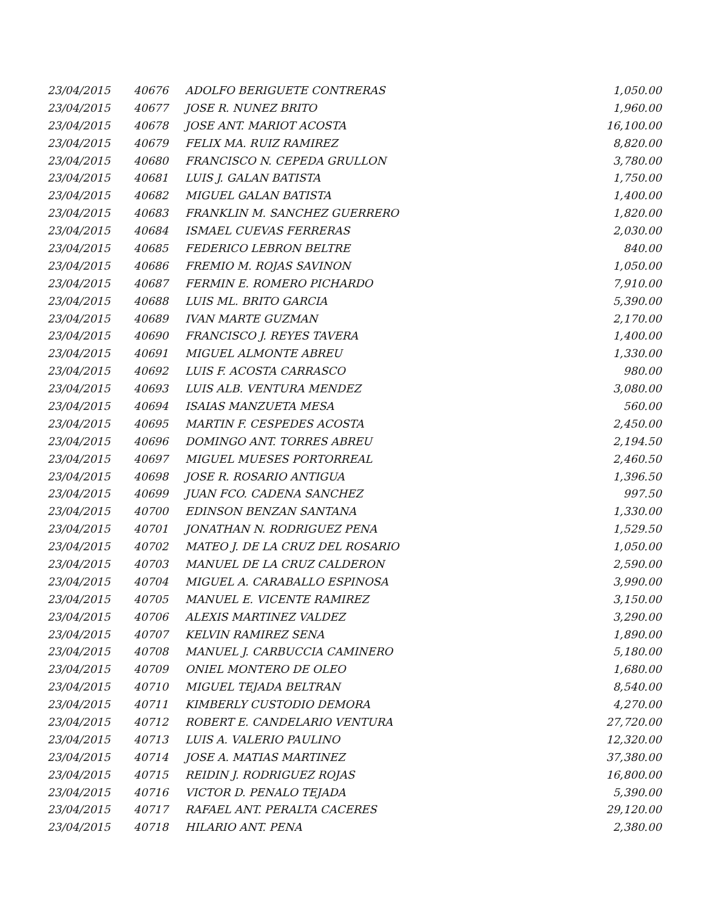| 23/04/2015 | 40676 | ADOLFO BERIGUETE CONTRERAS | 1,050.00 |
| 23/04/2015 | 40677 | JOSE R. NUNEZ BRITO | 1,960.00 |
| 23/04/2015 | 40678 | JOSE ANT. MARIOT ACOSTA | 16,100.00 |
| 23/04/2015 | 40679 | FELIX MA. RUIZ RAMIREZ | 8,820.00 |
| 23/04/2015 | 40680 | FRANCISCO N. CEPEDA GRULLON | 3,780.00 |
| 23/04/2015 | 40681 | LUIS J. GALAN BATISTA | 1,750.00 |
| 23/04/2015 | 40682 | MIGUEL GALAN BATISTA | 1,400.00 |
| 23/04/2015 | 40683 | FRANKLIN M. SANCHEZ GUERRERO | 1,820.00 |
| 23/04/2015 | 40684 | ISMAEL CUEVAS FERRERAS | 2,030.00 |
| 23/04/2015 | 40685 | FEDERICO LEBRON BELTRE | 840.00 |
| 23/04/2015 | 40686 | FREMIO M. ROJAS SAVINON | 1,050.00 |
| 23/04/2015 | 40687 | FERMIN E. ROMERO PICHARDO | 7,910.00 |
| 23/04/2015 | 40688 | LUIS ML. BRITO GARCIA | 5,390.00 |
| 23/04/2015 | 40689 | IVAN MARTE GUZMAN | 2,170.00 |
| 23/04/2015 | 40690 | FRANCISCO J. REYES TAVERA | 1,400.00 |
| 23/04/2015 | 40691 | MIGUEL ALMONTE ABREU | 1,330.00 |
| 23/04/2015 | 40692 | LUIS F. ACOSTA CARRASCO | 980.00 |
| 23/04/2015 | 40693 | LUIS ALB. VENTURA MENDEZ | 3,080.00 |
| 23/04/2015 | 40694 | ISAIAS MANZUETA MESA | 560.00 |
| 23/04/2015 | 40695 | MARTIN F. CESPEDES ACOSTA | 2,450.00 |
| 23/04/2015 | 40696 | DOMINGO ANT. TORRES ABREU | 2,194.50 |
| 23/04/2015 | 40697 | MIGUEL MUESES PORTORREAL | 2,460.50 |
| 23/04/2015 | 40698 | JOSE R. ROSARIO ANTIGUA | 1,396.50 |
| 23/04/2015 | 40699 | JUAN FCO. CADENA SANCHEZ | 997.50 |
| 23/04/2015 | 40700 | EDINSON BENZAN SANTANA | 1,330.00 |
| 23/04/2015 | 40701 | JONATHAN N. RODRIGUEZ PENA | 1,529.50 |
| 23/04/2015 | 40702 | MATEO J. DE LA CRUZ DEL ROSARIO | 1,050.00 |
| 23/04/2015 | 40703 | MANUEL DE LA CRUZ CALDERON | 2,590.00 |
| 23/04/2015 | 40704 | MIGUEL A. CARABALLO ESPINOSA | 3,990.00 |
| 23/04/2015 | 40705 | MANUEL E. VICENTE RAMIREZ | 3,150.00 |
| 23/04/2015 | 40706 | ALEXIS MARTINEZ VALDEZ | 3,290.00 |
| 23/04/2015 | 40707 | KELVIN RAMIREZ SENA | 1,890.00 |
| 23/04/2015 | 40708 | MANUEL J. CARBUCCIA CAMINERO | 5,180.00 |
| 23/04/2015 | 40709 | ONIEL MONTERO DE OLEO | 1,680.00 |
| 23/04/2015 | 40710 | MIGUEL TEJADA BELTRAN | 8,540.00 |
| 23/04/2015 | 40711 | KIMBERLY CUSTODIO DEMORA | 4,270.00 |
| 23/04/2015 | 40712 | ROBERT E. CANDELARIO VENTURA | 27,720.00 |
| 23/04/2015 | 40713 | LUIS A. VALERIO PAULINO | 12,320.00 |
| 23/04/2015 | 40714 | JOSE A. MATIAS MARTINEZ | 37,380.00 |
| 23/04/2015 | 40715 | REIDIN J. RODRIGUEZ ROJAS | 16,800.00 |
| 23/04/2015 | 40716 | VICTOR D. PENALO TEJADA | 5,390.00 |
| 23/04/2015 | 40717 | RAFAEL ANT. PERALTA CACERES | 29,120.00 |
| 23/04/2015 | 40718 | HILARIO ANT. PENA | 2,380.00 |